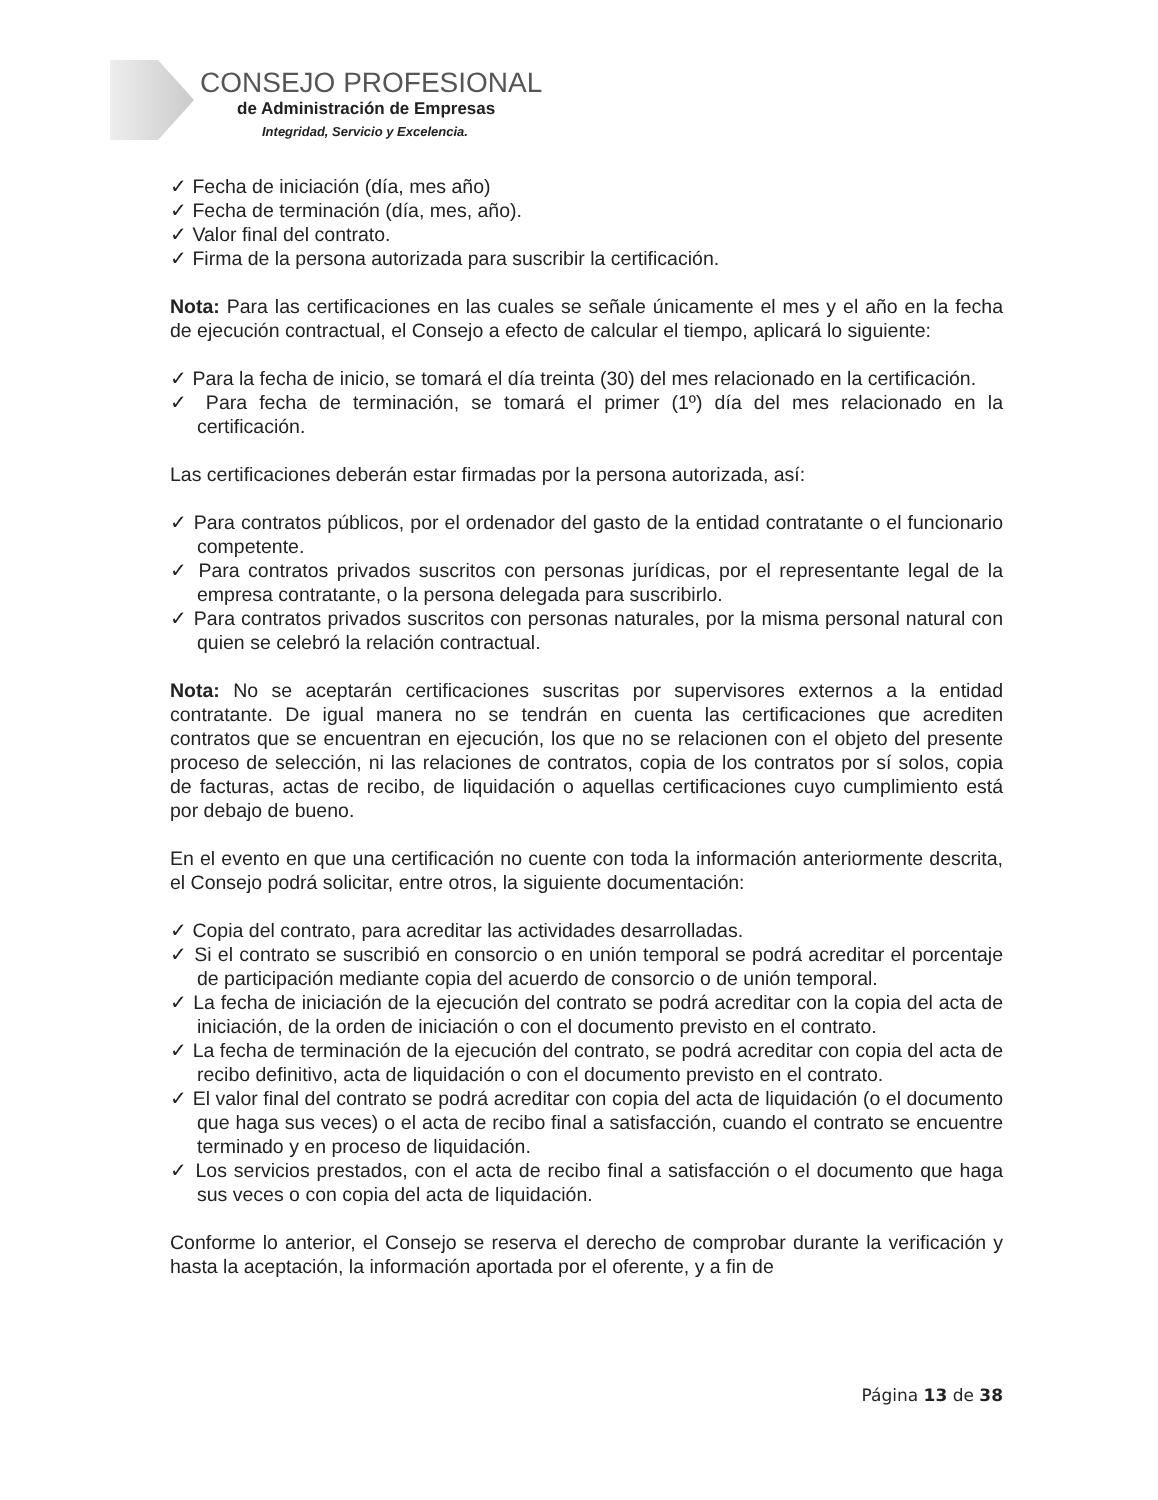CONSEJO PROFESIONAL
de Administración de Empresas
Integridad, Servicio y Excelencia.
✓ Fecha de iniciación (día, mes año)
✓ Fecha de terminación (día, mes, año).
✓ Valor final del contrato.
✓ Firma de la persona autorizada para suscribir la certificación.
Nota: Para las certificaciones en las cuales se señale únicamente el mes y el año en la fecha de ejecución contractual, el Consejo a efecto de calcular el tiempo, aplicará lo siguiente:
✓ Para la fecha de inicio, se tomará el día treinta (30) del mes relacionado en la certificación.
✓ Para fecha de terminación, se tomará el primer (1º) día del mes relacionado en la certificación.
Las certificaciones deberán estar firmadas por la persona autorizada, así:
✓ Para contratos públicos, por el ordenador del gasto de la entidad contratante o el funcionario competente.
✓ Para contratos privados suscritos con personas jurídicas, por el representante legal de la empresa contratante, o la persona delegada para suscribirlo.
✓ Para contratos privados suscritos con personas naturales, por la misma personal natural con quien se celebró la relación contractual.
Nota: No se aceptarán certificaciones suscritas por supervisores externos a la entidad contratante. De igual manera no se tendrán en cuenta las certificaciones que acrediten contratos que se encuentran en ejecución, los que no se relacionen con el objeto del presente proceso de selección, ni las relaciones de contratos, copia de los contratos por sí solos, copia de facturas, actas de recibo, de liquidación o aquellas certificaciones cuyo cumplimiento está por debajo de bueno.
En el evento en que una certificación no cuente con toda la información anteriormente descrita, el Consejo podrá solicitar, entre otros, la siguiente documentación:
✓ Copia del contrato, para acreditar las actividades desarrolladas.
✓ Si el contrato se suscribió en consorcio o en unión temporal se podrá acreditar el porcentaje de participación mediante copia del acuerdo de consorcio o de unión temporal.
✓ La fecha de iniciación de la ejecución del contrato se podrá acreditar con la copia del acta de iniciación, de la orden de iniciación o con el documento previsto en el contrato.
✓ La fecha de terminación de la ejecución del contrato, se podrá acreditar con copia del acta de recibo definitivo, acta de liquidación o con el documento previsto en el contrato.
✓ El valor final del contrato se podrá acreditar con copia del acta de liquidación (o el documento que haga sus veces) o el acta de recibo final a satisfacción, cuando el contrato se encuentre terminado y en proceso de liquidación.
✓ Los servicios prestados, con el acta de recibo final a satisfacción o el documento que haga sus veces o con copia del acta de liquidación.
Conforme lo anterior, el Consejo se reserva el derecho de comprobar durante la verificación y hasta la aceptación, la información aportada por el oferente, y a fin de
Página 13 de 38